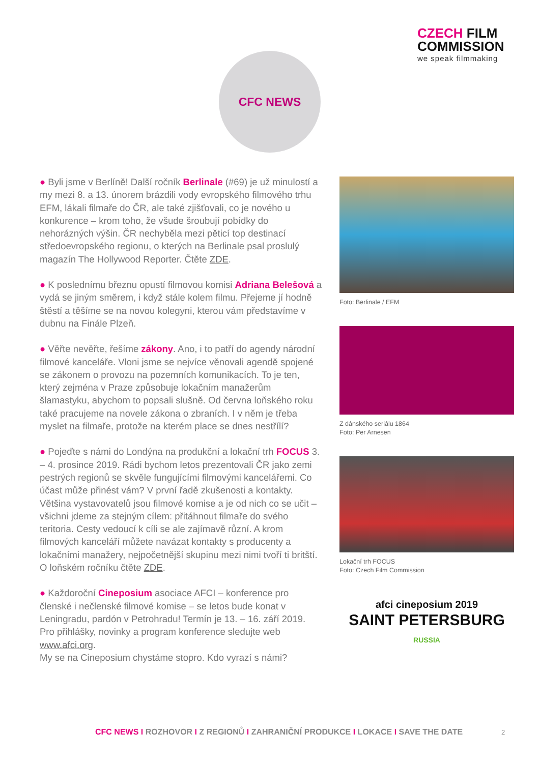CZECH FILM
COMMISSION
we speak filmmaking
CFC NEWS
● Byli jsme v Berlíně! Další ročník Berlinale (#69) je už minulostí a my mezi 8. a 13. únorem brázdili vody evropského filmového trhu EFM, lákali filmaře do ČR, ale také zjišťovali, co je nového u konkurence – krom toho, že všude šroubují pobídky do nehorázných výšin. ČR nechyběla mezi pěticí top destinací středoevropského regionu, o kterých na Berlinale psal proslulý magazín The Hollywood Reporter. Čtěte ZDE.
● K poslednímu březnu opustí filmovou komisi Adriana Belešová a vydá se jiným směrem, i když stále kolem filmu. Přejeme jí hodně štěstí a těšíme se na novou kolegyni, kterou vám představíme v dubnu na Finále Plzeň.
● Věřte nevěřte, řešíme zákony. Ano, i to patří do agendy národní filmové kanceláře. Vloni jsme se nejvíce věnovali agendě spojené se zákonem o provozu na pozemních komunikacích. To je ten, který zejména v Praze způsobuje lokačním manažerům šlamastyku, abychom to popsali slušně. Od června loňského roku také pracujeme na novele zákona o zbraních. I v něm je třeba myslet na filmaře, protože na kterém place se dnes nestřílí?
● Pojeďte s námi do Londýna na produkční a lokační trh FOCUS 3. – 4. prosince 2019. Rádi bychom letos prezentovali ČR jako zemi pestrých regionů se skvěle fungujícími filmovými kancelářemi. Co účast může přinést vám? V první řadě zkušenosti a kontakty. Většina vystavovatelů jsou filmové komise a je od nich co se učit – všichni jdeme za stejným cílem: přitáhnout filmaře do svého teritoria. Cesty vedoucí k cíli se ale zajímavě různí. A krom filmových kanceláří můžete navázat kontakty s producenty a lokačními manažery, nejpočetnější skupinu mezi nimi tvoří ti britští. O loňském ročníku čtěte ZDE.
● Každoroční Cineposium asociace AFCI – konference pro členské i nečlenské filmové komise – se letos bude konat v Leningradu, pardón v Petrohradu! Termín je 13. – 16. září 2019. Pro přihlášky, novinky a program konference sledujte web www.afci.org.
My se na Cineposium chystáme stopro. Kdo vyrazí s námi?
Foto: Berlinale / EFM
Z dánského seriálu 1864
Foto: Per Arnesen
Lokační trh FOCUS
Foto: Czech Film Commission
afci cineposium 2019
SAINT PETERSBURG
RUSSIA
CFC NEWS I ROZHOVOR I Z REGIONŮ I ZAHRANIČNÍ PRODUKCE I LOKACE I SAVE THE DATE
2